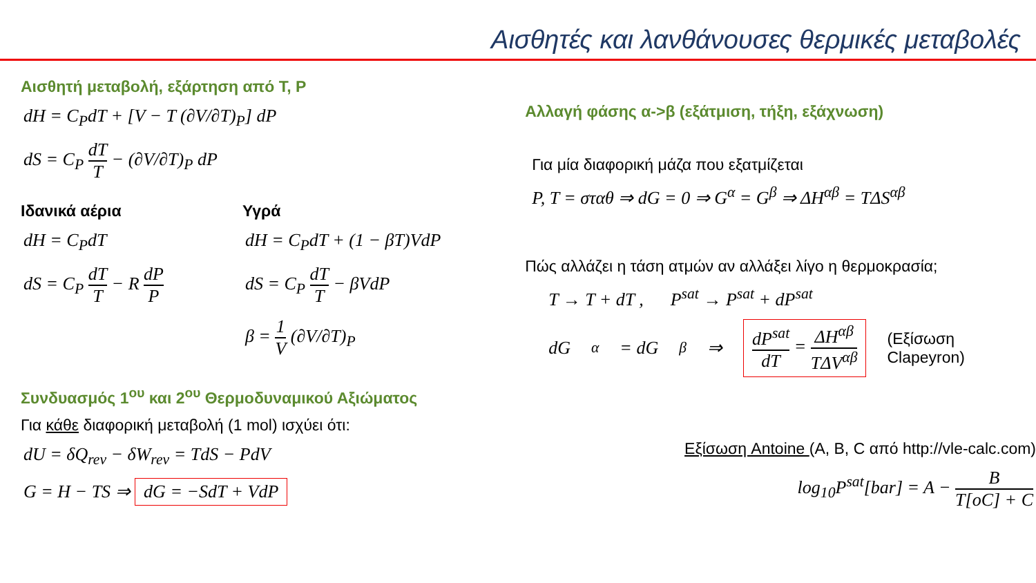Αισθητές και λανθάνουσες θερμικές μεταβολές
Αισθητή μεταβολή, εξάρτηση από T, P
dH = C<sub>P</sub>dT + [V − T (∂V/∂T)<sub>P</sub>] dP
dS = C<sub>P</sub> dT T − (∂V/∂T)<sub>P</sub> dP
Ιδανικά αέρια
dH = C<sub>P</sub>dT
dS = C<sub>P</sub> dT T − R dP P
Υγρά
dH = C<sub>P</sub>dT + (1 − βT)VdP
dS = C<sub>P</sub> dT T − βVdP
β = 1 V (∂V/∂T)<sub>P</sub>
Συνδυασμός 1<sup>ου</sup> και 2<sup>ου</sup> Θερμοδυναμικού Αξιώματος
Για κάθε διαφορική μεταβολή (1 mol) ισχύει ότι:
dU = δQ<sub>rev</sub> − δW<sub>rev</sub> = TdS − PdV
G = H − TS ⇒ dG = −SdT + VdP
Αλλαγή φάσης α->β (εξάτμιση, τήξη, εξάχνωση)
Για μία διαφορική μάζα που εξατμίζεται
P, T = σταθ ⇒ dG = 0 ⇒ G<sup>α</sup> = G<sup>β</sup> ⇒ ΔH<sup>αβ</sup> = TΔS<sup>αβ</sup>
Πώς αλλάζει η τάση ατμών αν αλλάξει λίγο η θερμοκρασία;
T → T + dT , P<sup>sat</sup> → P<sup>sat</sup> + dP<sup>sat</sup>
dG<sup>α</sup> = dG<sup>β</sup> ⇒ dP<sup>sat</sup> dT = ΔH<sup>αβ</sup> TΔV<sup>αβ</sup> (Εξίσωση
Clapeyron)
Εξίσωση Antoine (A, B, C από http://vle-calc.com)
log<sub>10</sub>P<sup>sat</sup>[bar] = A − B T[oC] + C